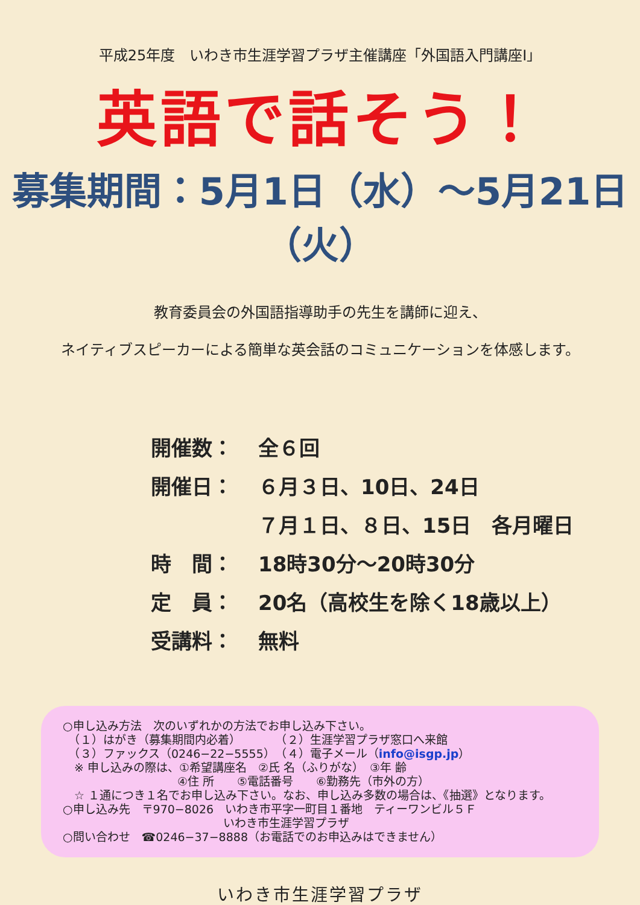平成25年度　いわき市生涯学習プラザ主催講座「外国語入門講座Ⅰ」
英語で話そう！
募集期間：5月1日（水）～5月21日（火）
教育委員会の外国語指導助手の先生を講師に迎え、
ネイティブスピーカーによる簡単な英会話のコミュニケーションを体感します。
開催数： 全６回
開催日： ６月３日、10日、24日
７月１日、８日、15日　各月曜日
時　間： 18時30分～20時30分
定　員： 20名（高校生を除く18歳以上）
受講料： 無料
○申し込み方法　次のいずれかの方法でお申し込み下さい。
　（１）はがき（募集期間内必着）　　　　（２）生涯学習プラザ窓口へ来館
　（３）ファックス（0246−22−5555）　（４）電子メール（info@isgp.jp）
　※ 申し込みの際は、①希望講座名　②氏 名（ふりがな）　③年 齢
　　　　　　　　　　④住 所　　⑤電話番号　　⑥勤務先（市外の方）
　☆ １通につき１名でお申し込み下さい。なお、申し込み多数の場合は、《抽選》となります。
○申し込み先　〒970−8026　いわき市平字一町目１番地　ティーワンビル５Ｆ
　　　　　　　　　　　　　　いわき市生涯学習プラザ
○問い合わせ　☎0246−37−8888（お電話でのお申込みはできません）
いわき市生涯学習プラザ